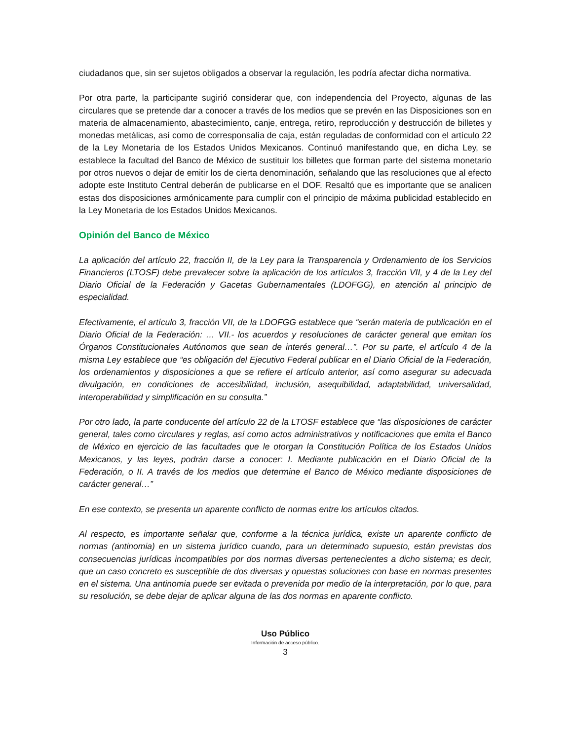ciudadanos que, sin ser sujetos obligados a observar la regulación, les podría afectar dicha normativa.
Por otra parte, la participante sugirió considerar que, con independencia del Proyecto, algunas de las circulares que se pretende dar a conocer a través de los medios que se prevén en las Disposiciones son en materia de almacenamiento, abastecimiento, canje, entrega, retiro, reproducción y destrucción de billetes y monedas metálicas, así como de corresponsalía de caja, están reguladas de conformidad con el artículo 22 de la Ley Monetaria de los Estados Unidos Mexicanos. Continuó manifestando que, en dicha Ley, se establece la facultad del Banco de México de sustituir los billetes que forman parte del sistema monetario por otros nuevos o dejar de emitir los de cierta denominación, señalando que las resoluciones que al efecto adopte este Instituto Central deberán de publicarse en el DOF. Resaltó que es importante que se analicen estas dos disposiciones armónicamente para cumplir con el principio de máxima publicidad establecido en la Ley Monetaria de los Estados Unidos Mexicanos.
Opinión del Banco de México
La aplicación del artículo 22, fracción II, de la Ley para la Transparencia y Ordenamiento de los Servicios Financieros (LTOSF) debe prevalecer sobre la aplicación de los artículos 3, fracción VII, y 4 de la Ley del Diario Oficial de la Federación y Gacetas Gubernamentales (LDOFGG), en atención al principio de especialidad.
Efectivamente, el artículo 3, fracción VII, de la LDOFGG establece que “serán materia de publicación en el Diario Oficial de la Federación: … VII.- los acuerdos y resoluciones de carácter general que emitan los Órganos Constitucionales Autónomos que sean de interés general…”. Por su parte, el artículo 4 de la misma Ley establece que “es obligación del Ejecutivo Federal publicar en el Diario Oficial de la Federación, los ordenamientos y disposiciones a que se refiere el artículo anterior, así como asegurar su adecuada divulgación, en condiciones de accesibilidad, inclusión, asequibilidad, adaptabilidad, universalidad, interoperabilidad y simplificación en su consulta.”
Por otro lado, la parte conducente del artículo 22 de la LTOSF establece que “las disposiciones de carácter general, tales como circulares y reglas, así como actos administrativos y notificaciones que emita el Banco de México en ejercicio de las facultades que le otorgan la Constitución Política de los Estados Unidos Mexicanos, y las leyes, podrán darse a conocer: I. Mediante publicación en el Diario Oficial de la Federación, o II. A través de los medios que determine el Banco de México mediante disposiciones de carácter general…”
En ese contexto, se presenta un aparente conflicto de normas entre los artículos citados.
Al respecto, es importante señalar que, conforme a la técnica jurídica, existe un aparente conflicto de normas (antinomia) en un sistema jurídico cuando, para un determinado supuesto, están previstas dos consecuencias jurídicas incompatibles por dos normas diversas pertenecientes a dicho sistema; es decir, que un caso concreto es susceptible de dos diversas y opuestas soluciones con base en normas presentes en el sistema. Una antinomia puede ser evitada o prevenida por medio de la interpretación, por lo que, para su resolución, se debe dejar de aplicar alguna de las dos normas en aparente conflicto.
Uso Público
Información de acceso público.
3